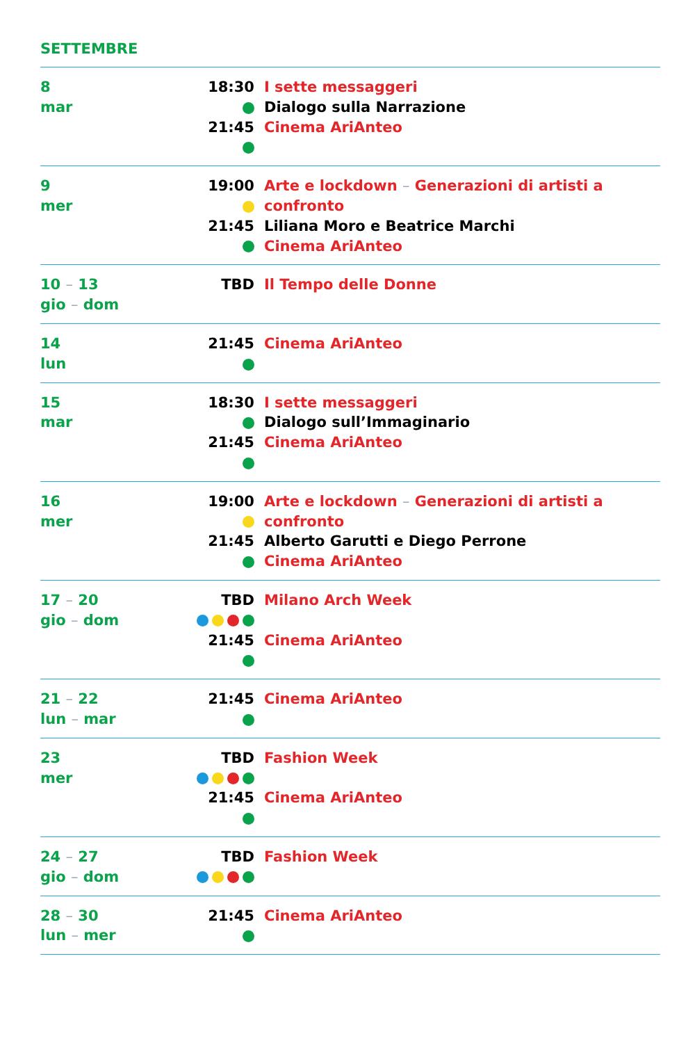SETTEMBRE
| 8 mar | 18:30 21:45 | I sette messaggeri Dialogo sulla Narrazione Cinema AriAnteo |
| 9 mer | 19:00 21:45 | Arte e lockdown – Generazioni di artisti a confronto Liliana Moro e Beatrice Marchi Cinema AriAnteo |
| 10 – 13 gio – dom | TBD | Il Tempo delle Donne |
| 14 lun | 21:45 | Cinema AriAnteo |
| 15 mar | 18:30 21:45 | I sette messaggeri Dialogo sull’Immaginario Cinema AriAnteo |
| 16 mer | 19:00 21:45 | Arte e lockdown – Generazioni di artisti a confronto Alberto Garutti e Diego Perrone Cinema AriAnteo |
| 17 – 20 gio – dom | TBD 21:45 | Milano Arch Week Cinema AriAnteo |
| 21 – 22 lun – mar | 21:45 | Cinema AriAnteo |
| 23 mer | TBD 21:45 | Fashion Week Cinema AriAnteo |
| 24 – 27 gio – dom | TBD | Fashion Week |
| 28 – 30 lun – mer | 21:45 | Cinema AriAnteo |